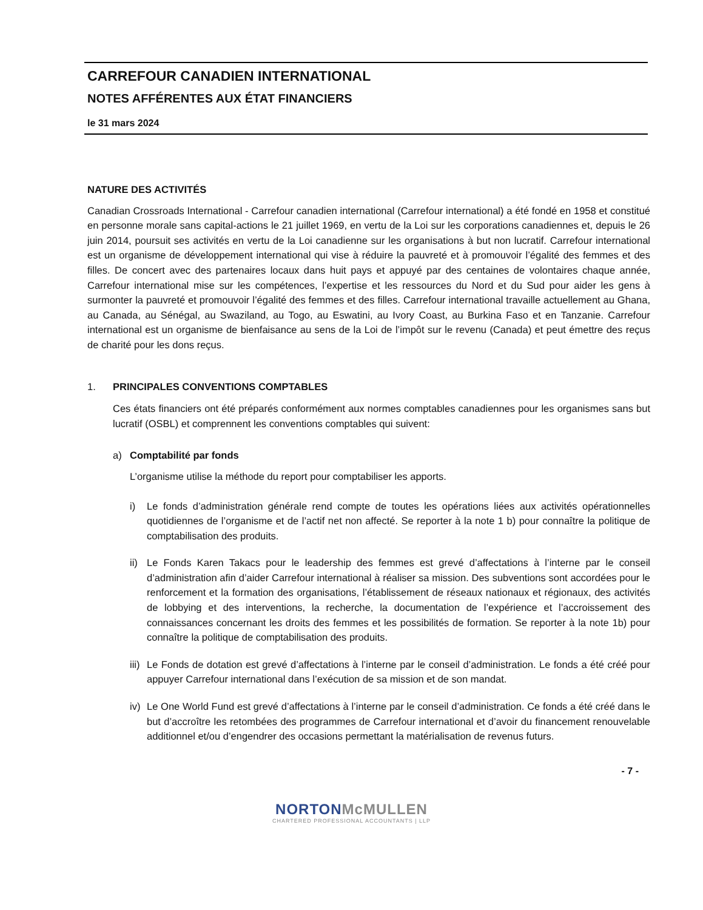CARREFOUR CANADIEN INTERNATIONAL
NOTES AFFÉRENTES AUX ÉTAT FINANCIERS
le 31 mars 2024
NATURE DES ACTIVITÉS
Canadian Crossroads International - Carrefour canadien international (Carrefour international) a été fondé en 1958 et constitué en personne morale sans capital-actions le 21 juillet 1969, en vertu de la Loi sur les corporations canadiennes et, depuis le 26 juin 2014, poursuit ses activités en vertu de la Loi canadienne sur les organisations à but non lucratif. Carrefour international est un organisme de développement international qui vise à réduire la pauvreté et à promouvoir l’égalité des femmes et des filles. De concert avec des partenaires locaux dans huit pays et appuyé par des centaines de volontaires chaque année, Carrefour international mise sur les compétences, l’expertise et les ressources du Nord et du Sud pour aider les gens à surmonter la pauvreté et promouvoir l’égalité des femmes et des filles. Carrefour international travaille actuellement au Ghana, au Canada, au Sénégal, au Swaziland, au Togo, au Eswatini, au Ivory Coast, au Burkina Faso et en Tanzanie. Carrefour international est un organisme de bienfaisance au sens de la Loi de l’impôt sur le revenu (Canada) et peut émettre des reçus de charité pour les dons reçus.
1. PRINCIPALES CONVENTIONS COMPTABLES
Ces états financiers ont été préparés conformément aux normes comptables canadiennes pour les organismes sans but lucratif (OSBL) et comprennent les conventions comptables qui suivent:
a) Comptabilité par fonds
L’organisme utilise la méthode du report pour comptabiliser les apports.
i) Le fonds d’administration générale rend compte de toutes les opérations liées aux activités opérationnelles quotidiennes de l’organisme et de l’actif net non affecté. Se reporter à la note 1 b) pour connaître la politique de comptabilisation des produits.
ii)
Le Fonds Karen Takacs pour le leadership des femmes est grevé d’affectations à l’interne par le conseil d’administration afin d’aider Carrefour international à réaliser sa mission. Des subventions sont accordées pour le renforcement et la formation des organisations, l’établissement de réseaux nationaux et régionaux, des activités de lobbying et des interventions, la recherche, la documentation de l’expérience et l’accroissement des connaissances concernant les droits des femmes et les possibilités de formation. Se reporter à la note 1b) pour connaître la politique de comptabilisation des produits.
iii)
Le Fonds de dotation est grevé d’affectations à l’interne par le conseil d’administration. Le fonds a été créé pour appuyer Carrefour international dans l’exécution de sa mission et de son mandat.
iv)
Le One World Fund est grevé d’affectations à l’interne par le conseil d’administration. Ce fonds a été créé dans le but d’accroître les retombées des programmes de Carrefour international et d’avoir du financement renouvelable additionnel et/ou d’engendrer des occasions permettant la matérialisation de revenus futurs.
- 7 -
NORTONMcMULLEN
CHARTERED PROFESSIONAL ACCOUNTANTS | LLP